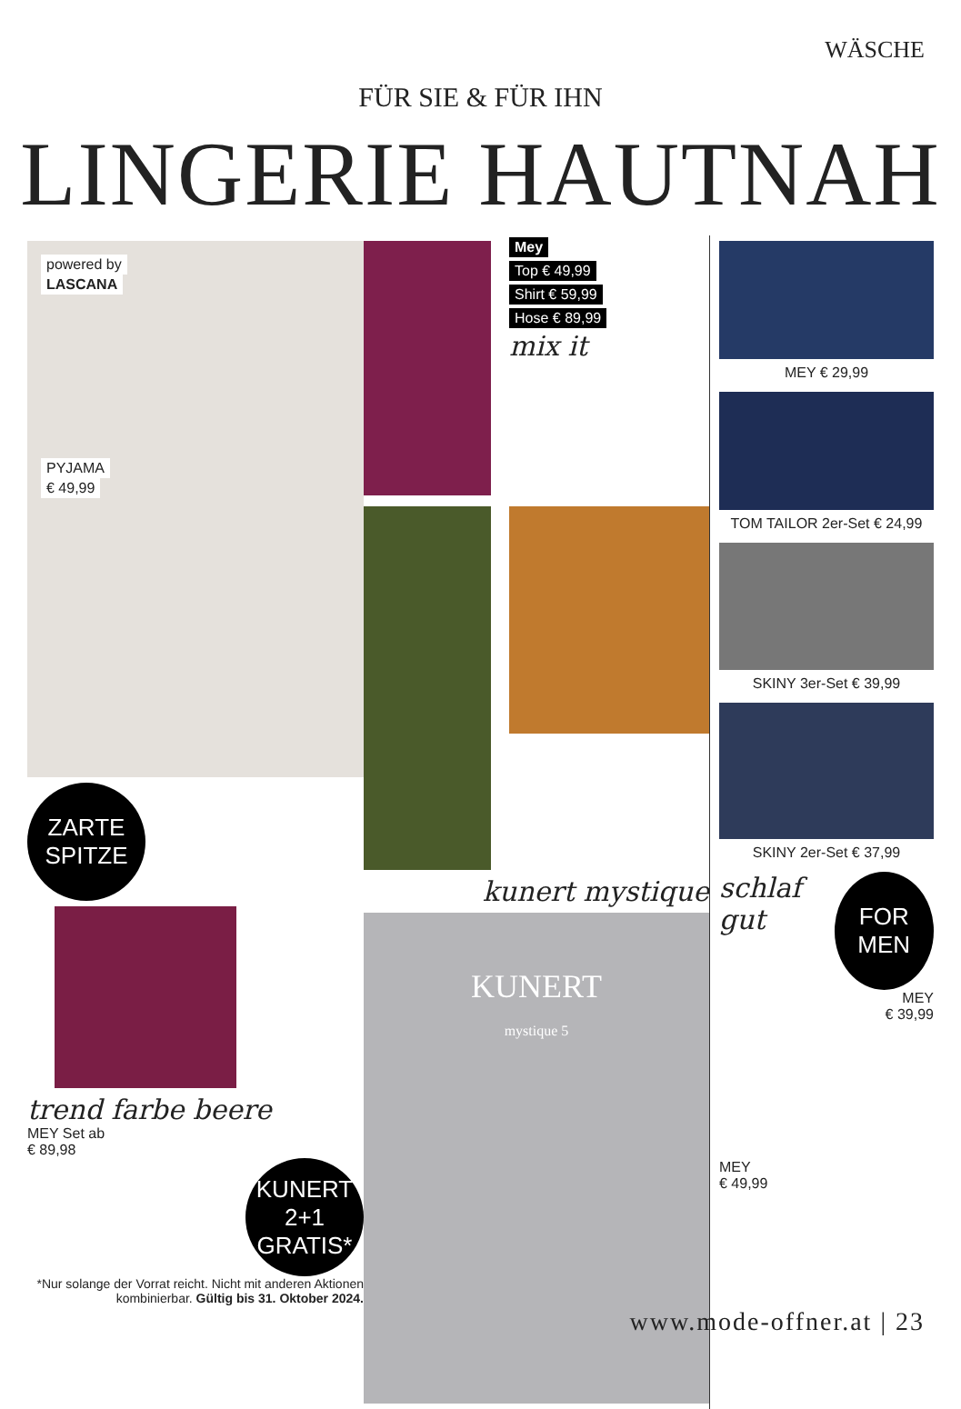WÄSCHE
FÜR SIE & FÜR IHN
LINGERIE HAUTNAH
powered by
LASCANA
PYJAMA
€ 49,99
ZARTE
SPITZE
trend farbe beere
MEY Set ab
€ 89,98
KUNERT
2+1
GRATIS*
*Nur solange der Vorrat reicht. Nicht mit anderen Aktionen kombinierbar. Gültig bis 31. Oktober 2024.
Mey
Top € 49,99
Shirt € 59,99
Hose € 89,99
mix it
kunert mystique
KUNERT
mystique 5
MEY € 29,99
TOM TAILOR 2er-Set € 24,99
SKINY 3er-Set € 39,99
SKINY 2er-Set € 37,99
schlaf gut
FOR
MEN
MEY
€ 39,99
MEY
€ 49,99
www.mode-offner.at | 23